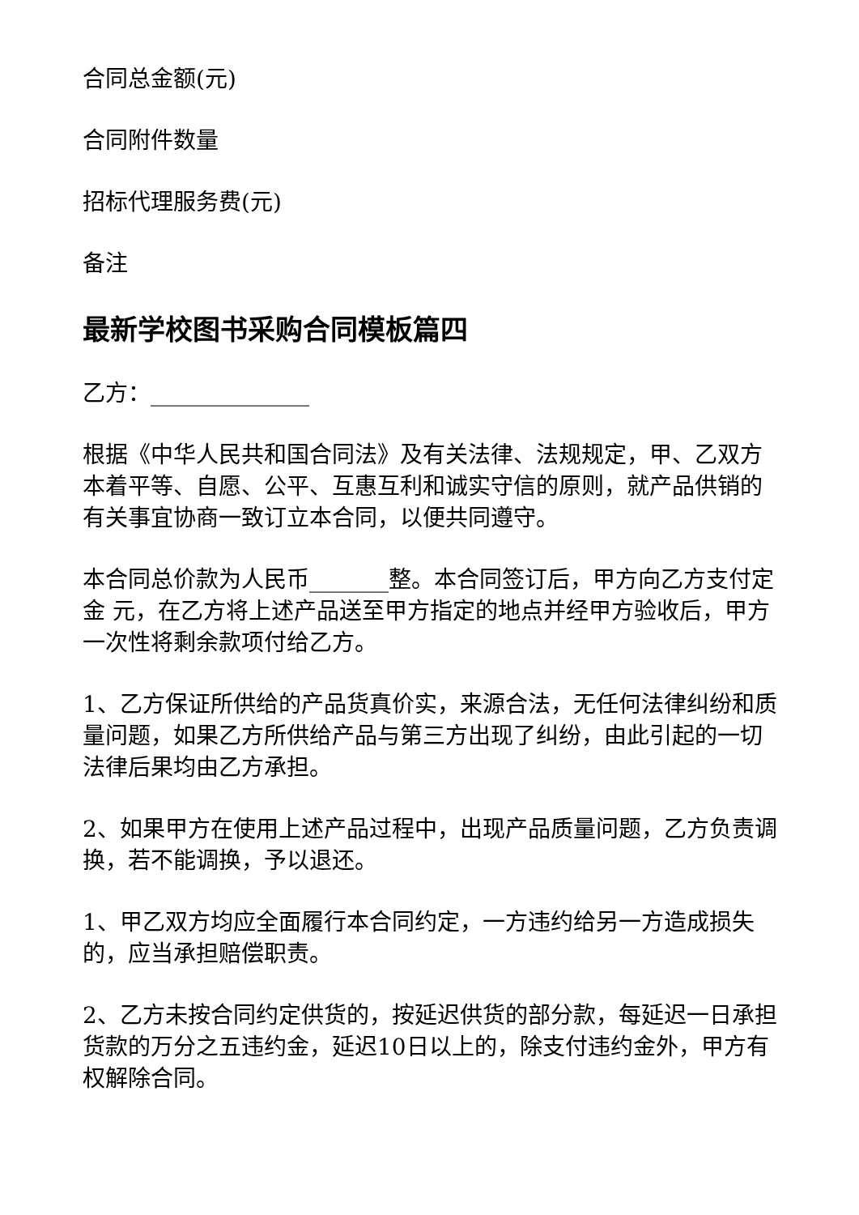合同总金额(元)
合同附件数量
招标代理服务费(元)
备注
最新学校图书采购合同模板篇四
乙方：______________
根据《中华人民共和国合同法》及有关法律、法规规定，甲、乙双方本着平等、自愿、公平、互惠互利和诚实守信的原则，就产品供销的有关事宜协商一致订立本合同，以便共同遵守。
本合同总价款为人民币_______整。本合同签订后，甲方向乙方支付定金 元，在乙方将上述产品送至甲方指定的地点并经甲方验收后，甲方一次性将剩余款项付给乙方。
1、乙方保证所供给的产品货真价实，来源合法，无任何法律纠纷和质量问题，如果乙方所供给产品与第三方出现了纠纷，由此引起的一切法律后果均由乙方承担。
2、如果甲方在使用上述产品过程中，出现产品质量问题，乙方负责调换，若不能调换，予以退还。
1、甲乙双方均应全面履行本合同约定，一方违约给另一方造成损失的，应当承担赔偿职责。
2、乙方未按合同约定供货的，按延迟供货的部分款，每延迟一日承担货款的万分之五违约金，延迟10日以上的，除支付违约金外，甲方有权解除合同。